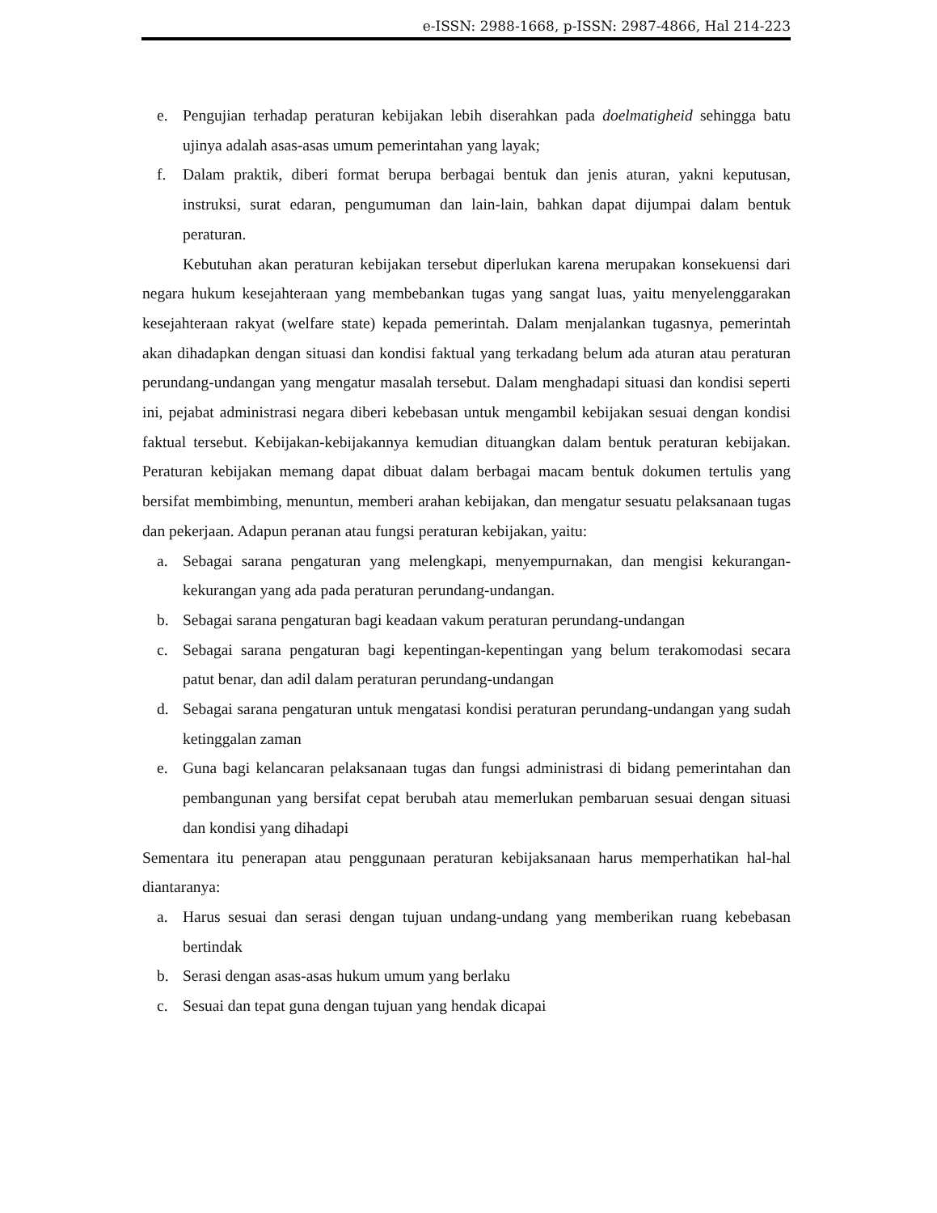e-ISSN: 2988-1668, p-ISSN: 2987-4866, Hal 214-223
e. Pengujian terhadap peraturan kebijakan lebih diserahkan pada doelmatigheid sehingga batu ujinya adalah asas-asas umum pemerintahan yang layak;
f. Dalam praktik, diberi format berupa berbagai bentuk dan jenis aturan, yakni keputusan, instruksi, surat edaran, pengumuman dan lain-lain, bahkan dapat dijumpai dalam bentuk peraturan.
Kebutuhan akan peraturan kebijakan tersebut diperlukan karena merupakan konsekuensi dari negara hukum kesejahteraan yang membebankan tugas yang sangat luas, yaitu menyelenggarakan kesejahteraan rakyat (welfare state) kepada pemerintah. Dalam menjalankan tugasnya, pemerintah akan dihadapkan dengan situasi dan kondisi faktual yang terkadang belum ada aturan atau peraturan perundang-undangan yang mengatur masalah tersebut. Dalam menghadapi situasi dan kondisi seperti ini, pejabat administrasi negara diberi kebebasan untuk mengambil kebijakan sesuai dengan kondisi faktual tersebut. Kebijakan-kebijakannya kemudian dituangkan dalam bentuk peraturan kebijakan. Peraturan kebijakan memang dapat dibuat dalam berbagai macam bentuk dokumen tertulis yang bersifat membimbing, menuntun, memberi arahan kebijakan, dan mengatur sesuatu pelaksanaan tugas dan pekerjaan. Adapun peranan atau fungsi peraturan kebijakan, yaitu:
a. Sebagai sarana pengaturan yang melengkapi, menyempurnakan, dan mengisi kekurangan-kekurangan yang ada pada peraturan perundang-undangan.
b. Sebagai sarana pengaturan bagi keadaan vakum peraturan perundang-undangan
c. Sebagai sarana pengaturan bagi kepentingan-kepentingan yang belum terakomodasi secara patut benar, dan adil dalam peraturan perundang-undangan
d. Sebagai sarana pengaturan untuk mengatasi kondisi peraturan perundang-undangan yang sudah ketinggalan zaman
e. Guna bagi kelancaran pelaksanaan tugas dan fungsi administrasi di bidang pemerintahan dan pembangunan yang bersifat cepat berubah atau memerlukan pembaruan sesuai dengan situasi dan kondisi yang dihadapi
Sementara itu penerapan atau penggunaan peraturan kebijaksanaan harus memperhatikan hal-hal diantaranya:
a. Harus sesuai dan serasi dengan tujuan undang-undang yang memberikan ruang kebebasan bertindak
b. Serasi dengan asas-asas hukum umum yang berlaku
c. Sesuai dan tepat guna dengan tujuan yang hendak dicapai